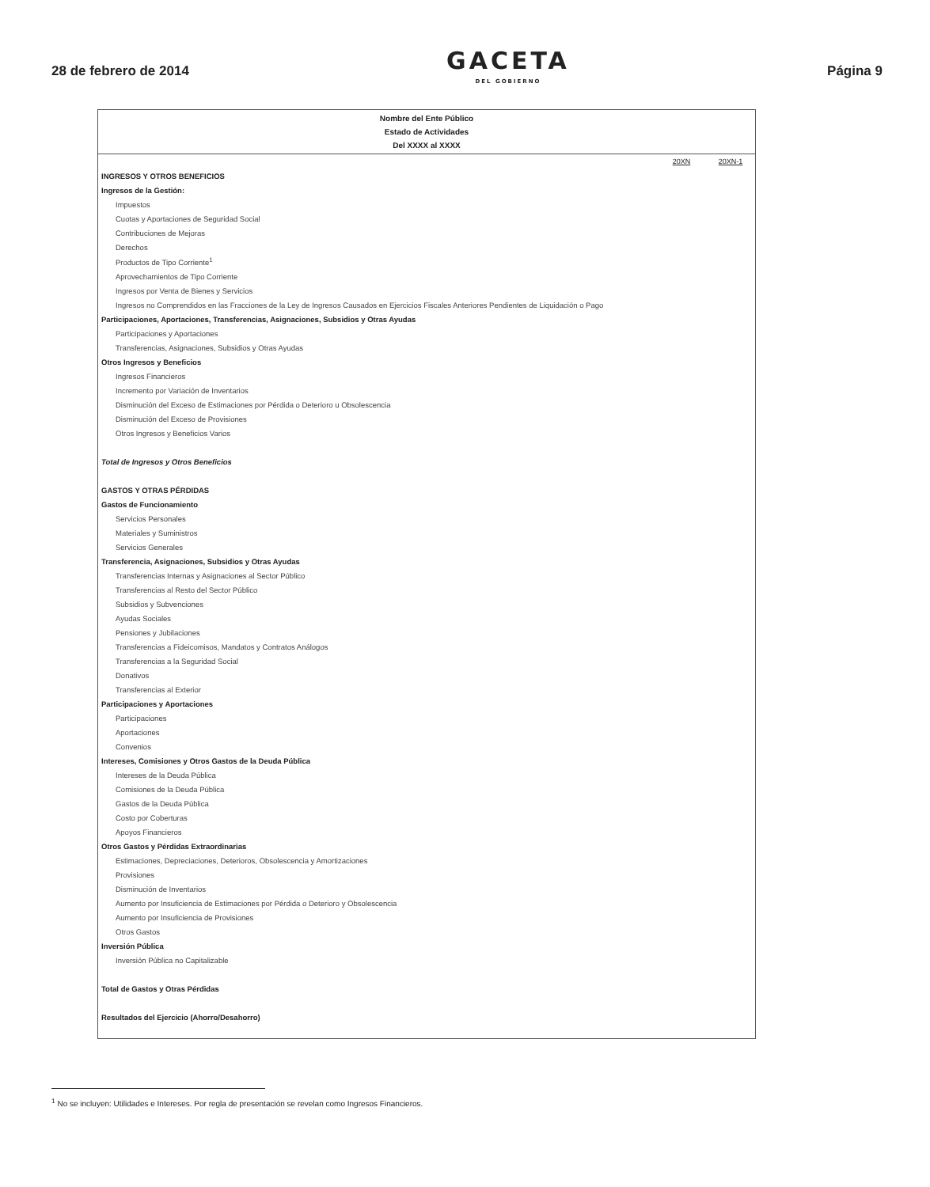28 de febrero de 2014
GACETA
DEL GOBIERNO
Página 9
Nombre del Ente Público
Estado de Actividades
Del XXXX al XXXX
| | 20XN | 20XN-1 |
| INGRESOS Y OTROS BENEFICIOS | | |
| Ingresos de la Gestión: | | |
| Impuestos | | |
| Cuotas y Aportaciones de Seguridad Social | | |
| Contribuciones de Mejoras | | |
| Derechos | | |
| Productos de Tipo Corriente<sup>1</sup> | | |
| Aprovechamientos de Tipo Corriente | | |
| Ingresos por Venta de Bienes y Servicios | | |
| Ingresos no Comprendidos en las Fracciones de la Ley de Ingresos Causados en Ejercicios Fiscales Anteriores Pendientes de Liquidación o Pago | | |
| Participaciones, Aportaciones, Transferencias, Asignaciones, Subsidios y Otras Ayudas | | |
| Participaciones y Aportaciones | | |
| Transferencias, Asignaciones, Subsidios y Otras Ayudas | | |
| Otros Ingresos y Beneficios | | |
| Ingresos Financieros | | |
| Incremento por Variación de Inventarios | | |
| Disminución del Exceso de Estimaciones por Pérdida o Deterioro u Obsolescencia | | |
| Disminución del Exceso de Provisiones | | |
| Otros Ingresos y Beneficios Varios | | |
| Total de Ingresos y Otros Beneficios | | |
| GASTOS Y OTRAS PÉRDIDAS | | |
| Gastos de Funcionamiento | | |
| Servicios Personales | | |
| Materiales y Suministros | | |
| Servicios Generales | | |
| Transferencia, Asignaciones, Subsidios y Otras Ayudas | | |
| Transferencias Internas y Asignaciones al Sector Público | | |
| Transferencias al Resto del Sector Público | | |
| Subsidios y Subvenciones | | |
| Ayudas Sociales | | |
| Pensiones y Jubilaciones | | |
| Transferencias a Fideicomisos, Mandatos y Contratos Análogos | | |
| Transferencias a la Seguridad Social | | |
| Donativos | | |
| Transferencias al Exterior | | |
| Participaciones y Aportaciones | | |
| Participaciones | | |
| Aportaciones | | |
| Convenios | | |
| Intereses, Comisiones y Otros Gastos de la Deuda Pública | | |
| Intereses de la Deuda Pública | | |
| Comisiones de la Deuda Pública | | |
| Gastos de la Deuda Pública | | |
| Costo por Coberturas | | |
| Apoyos Financieros | | |
| Otros Gastos y Pérdidas Extraordinarias | | |
| Estimaciones, Depreciaciones, Deterioros, Obsolescencia y Amortizaciones | | |
| Provisiones | | |
| Disminución de Inventarios | | |
| Aumento por Insuficiencia de Estimaciones por Pérdida o Deterioro y Obsolescencia | | |
| Aumento por Insuficiencia de Provisiones | | |
| Otros Gastos | | |
| Inversión Pública | | |
| Inversión Pública no Capitalizable | | |
| Total de Gastos y Otras Pérdidas | | |
| Resultados del Ejercicio (Ahorro/Desahorro) | | |
<sup>1</sup> No se incluyen: Utilidades e Intereses. Por regla de presentación se revelan como Ingresos Financieros.